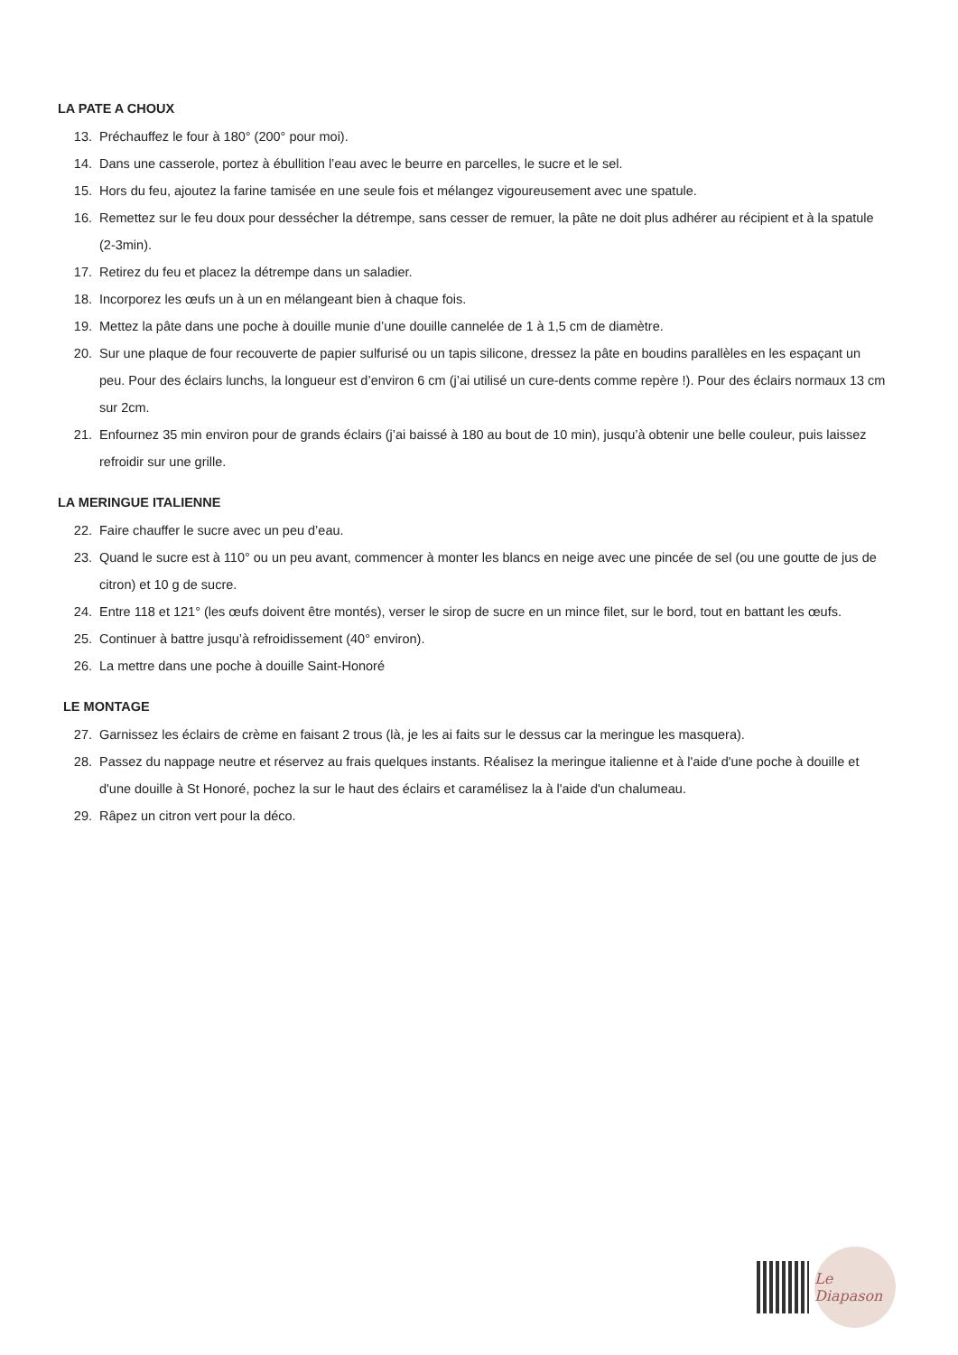LA PATE A CHOUX
13. Préchauffez le four à 180° (200° pour moi).
14. Dans une casserole, portez à ébullition l’eau avec le beurre en parcelles, le sucre et le sel.
15. Hors du feu, ajoutez la farine tamisée en une seule fois et mélangez vigoureusement avec une spatule.
16. Remettez sur le feu doux pour dessécher la détrempe, sans cesser de remuer, la pâte ne doit plus adhérer au récipient et à la spatule (2-3min).
17. Retirez du feu et placez la détrempe dans un saladier.
18. Incorporez les œufs un à un en mélangeant bien à chaque fois.
19. Mettez la pâte dans une poche à douille munie d’une douille cannelée de 1 à 1,5 cm de diamètre.
20. Sur une plaque de four recouverte de papier sulfurisé ou un tapis silicone, dressez la pâte en boudins parallèles en les espaçant un peu. Pour des éclairs lunchs, la longueur est d’environ 6 cm (j’ai utilisé un cure-dents comme repère !). Pour des éclairs normaux 13 cm sur 2cm.
21. Enfournez 35 min environ pour de grands éclairs (j’ai baissé à 180 au bout de 10 min), jusqu’à obtenir une belle couleur, puis laissez refroidir sur une grille.
LA MERINGUE ITALIENNE
22. Faire chauffer le sucre avec un peu d’eau.
23. Quand le sucre est à 110° ou un peu avant, commencer à monter les blancs en neige avec une pincée de sel (ou une goutte de jus de citron) et 10 g de sucre.
24. Entre 118 et 121° (les œufs doivent être montés), verser le sirop de sucre en un mince filet, sur le bord, tout en battant les œufs.
25. Continuer à battre jusqu’à refroidissement (40° environ).
26. La mettre dans une poche à douille Saint-Honoré
LE MONTAGE
27. Garnissez les éclairs de crème en faisant 2 trous (là, je les ai faits sur le dessus car la meringue les masquera).
28. Passez du nappage neutre et réservez au frais quelques instants. Réalisez la meringue italienne et à l'aide d'une poche à douille et d'une douille à St Honoré, pochez la sur le haut des éclairs et caramélisez la à l'aide d'un chalumeau.
29. Râpez un citron vert pour la déco.
Le Diapason